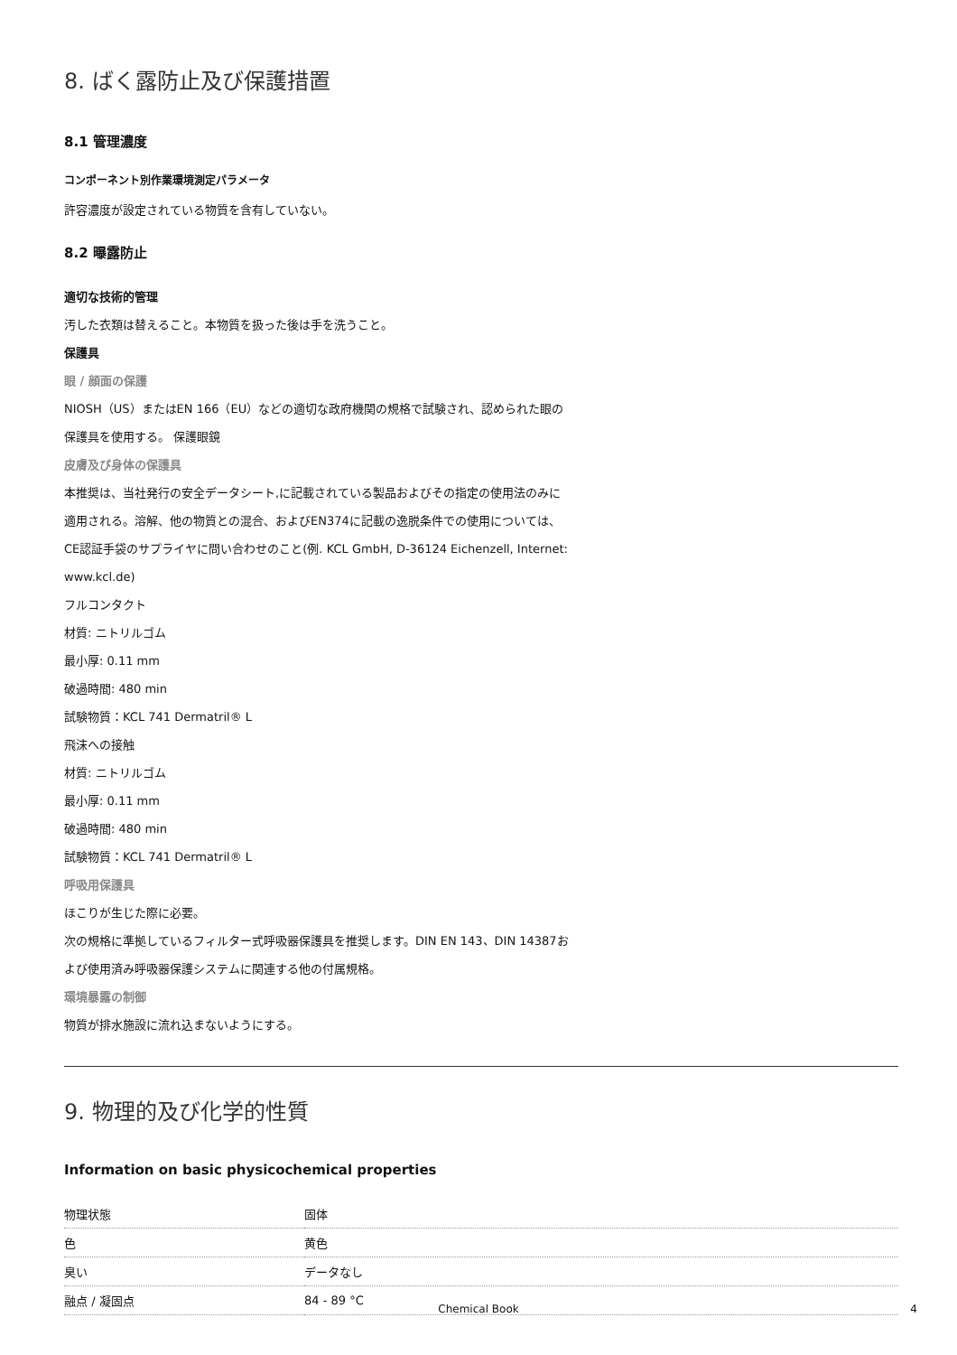8. ばく露防止及び保護措置
8.1 管理濃度
コンポーネント別作業環境測定パラメータ
許容濃度が設定されている物質を含有していない。
8.2 曝露防止
適切な技術的管理
汚した衣類は替えること。本物質を扱った後は手を洗うこと。
保護具
眼 / 顔面の保護
NIOSH（US）またはEN 166（EU）などの適切な政府機関の規格で試験され、認められた眼の
保護具を使用する。 保護眼鏡
皮膚及び身体の保護具
本推奨は、当社発行の安全データシート,に記載されている製品およびその指定の使用法のみに
適用される。溶解、他の物質との混合、およびEN374に記載の逸脱条件での使用については、
CE認証手袋のサプライヤに問い合わせのこと(例. KCL GmbH, D-36124 Eichenzell, Internet:
www.kcl.de)
フルコンタクト
材質: ニトリルゴム
最小厚: 0.11 mm
破過時間: 480 min
試験物質：KCL 741 Dermatril® L
飛沫への接触
材質: ニトリルゴム
最小厚: 0.11 mm
破過時間: 480 min
試験物質：KCL 741 Dermatril® L
呼吸用保護具
ほこりが生じた際に必要。
次の規格に準拠しているフィルター式呼吸器保護具を推奨します。DIN EN 143、DIN 14387お
よび使用済み呼吸器保護システムに関連する他の付属規格。
環境暴露の制御
物質が排水施設に流れ込まないようにする。
9. 物理的及び化学的性質
Information on basic physicochemical properties
| 物理状態 | 固体 |
| 色 | 黄色 |
| 臭い | データなし |
| 融点 / 凝固点 | 84 - 89 °C |
Chemical Book 4